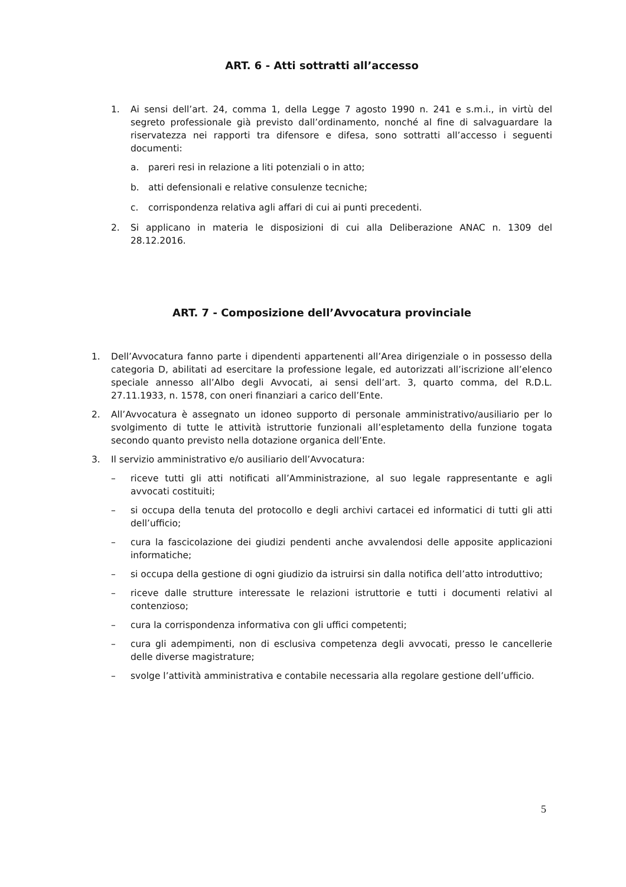ART. 6 - Atti sottratti all’accesso
1. Ai sensi dell’art. 24, comma 1, della Legge 7 agosto 1990 n. 241 e s.m.i., in virtù del segreto professionale già previsto dall’ordinamento, nonché al fine di salvaguardare la riservatezza nei rapporti tra difensore e difesa, sono sottratti all’accesso i seguenti documenti:
a. pareri resi in relazione a liti potenziali o in atto;
b. atti defensionali e relative consulenze tecniche;
c. corrispondenza relativa agli affari di cui ai punti precedenti.
2. Si applicano in materia le disposizioni di cui alla Deliberazione ANAC n. 1309 del 28.12.2016.
ART. 7 - Composizione dell’Avvocatura provinciale
1. Dell’Avvocatura fanno parte i dipendenti appartenenti all’Area dirigenziale o in possesso della categoria D, abilitati ad esercitare la professione legale, ed autorizzati all’iscrizione all’elenco speciale annesso all’Albo degli Avvocati, ai sensi dell’art. 3, quarto comma, del R.D.L. 27.11.1933, n. 1578, con oneri finanziari a carico dell’Ente.
2. All’Avvocatura è assegnato un idoneo supporto di personale amministrativo/ausiliario per lo svolgimento di tutte le attività istruttorie funzionali all’espletamento della funzione togata secondo quanto previsto nella dotazione organica dell’Ente.
3. Il servizio amministrativo e/o ausiliario dell’Avvocatura:
– riceve tutti gli atti notificati all’Amministrazione, al suo legale rappresentante e agli avvocati costituiti;
– si occupa della tenuta del protocollo e degli archivi cartacei ed informatici di tutti gli atti dell’ufficio;
– cura la fascicolazione dei giudizi pendenti anche avvalendosi delle apposite applicazioni informatiche;
– si occupa della gestione di ogni giudizio da istruirsi sin dalla notifica dell’atto introduttivo;
– riceve dalle strutture interessate le relazioni istruttorie e tutti i documenti relativi al contenzioso;
– cura la corrispondenza informativa con gli uffici competenti;
– cura gli adempimenti, non di esclusiva competenza degli avvocati, presso le cancellerie delle diverse magistrature;
– svolge l’attività amministrativa e contabile necessaria alla regolare gestione dell’ufficio.
5